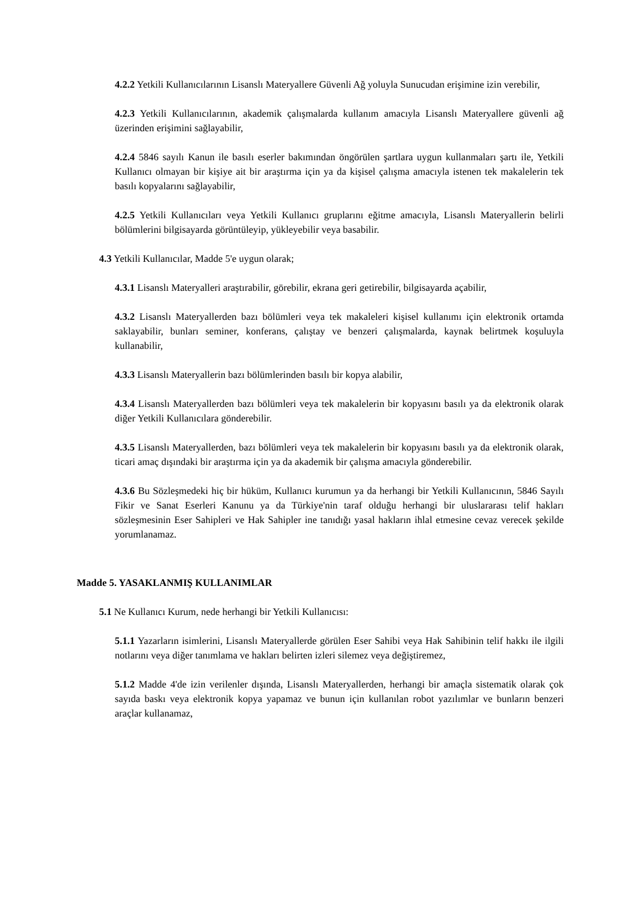4.2.2 Yetkili Kullanıcılarının Lisanslı Materyallere Güvenli Ağ yoluyla Sunucudan erişimine izin verebilir,
4.2.3 Yetkili Kullanıcılarının, akademik çalışmalarda kullanım amacıyla Lisanslı Materyallere güvenli ağ üzerinden erişimini sağlayabilir,
4.2.4 5846 sayılı Kanun ile basılı eserler bakımından öngörülen şartlara uygun kullanmaları şartı ile, Yetkili Kullanıcı olmayan bir kişiye ait bir araştırma için ya da kişisel çalışma amacıyla istenen tek makalelerin tek basılı kopyalarını sağlayabilir,
4.2.5 Yetkili Kullanıcıları veya Yetkili Kullanıcı gruplarını eğitme amacıyla, Lisanslı Materyallerin belirli bölümlerini bilgisayarda görüntüleyip, yükleyebilir veya basabilir.
4.3 Yetkili Kullanıcılar, Madde 5'e uygun olarak;
4.3.1 Lisanslı Materyalleri araştırabilir, görebilir, ekrana geri getirebilir, bilgisayarda açabilir,
4.3.2 Lisanslı Materyallerden bazı bölümleri veya tek makaleleri kişisel kullanımı için elektronik ortamda saklayabilir, bunları seminer, konferans, çalıştay ve benzeri çalışmalarda, kaynak belirtmek koşuluyla kullanabilir,
4.3.3 Lisanslı Materyallerin bazı bölümlerinden basılı bir kopya alabilir,
4.3.4 Lisanslı Materyallerden bazı bölümleri veya tek makalelerin bir kopyasını basılı ya da elektronik olarak diğer Yetkili Kullanıcılara gönderebilir.
4.3.5 Lisanslı Materyallerden, bazı bölümleri veya tek makalelerin bir kopyasını basılı ya da elektronik olarak, ticari amaç dışındaki bir araştırma için ya da akademik bir çalışma amacıyla gönderebilir.
4.3.6 Bu Sözleşmedeki hiç bir hüküm, Kullanıcı kurumun ya da herhangi bir Yetkili Kullanıcının, 5846 Sayılı Fikir ve Sanat Eserleri Kanunu ya da Türkiye'nin taraf olduğu herhangi bir uluslararası telif hakları sözleşmesinin Eser Sahipleri ve Hak Sahipler ine tanıdığı yasal hakların ihlal etmesine cevaz verecek şekilde yorumlanamaz.
Madde 5. YASAKLANMIŞ KULLANIMLAR
5.1 Ne Kullanıcı Kurum, nede herhangi bir Yetkili Kullanıcısı:
5.1.1 Yazarların isimlerini, Lisanslı Materyallerde görülen Eser Sahibi veya Hak Sahibinin telif hakkı ile ilgili notlarını veya diğer tanımlama ve hakları belirten izleri silemez veya değiştiremez,
5.1.2 Madde 4'de izin verilenler dışında, Lisanslı Materyallerden, herhangi bir amaçla sistematik olarak çok sayıda baskı veya elektronik kopya yapamaz ve bunun için kullanılan robot yazılımlar ve bunların benzeri araçlar kullanamaz,